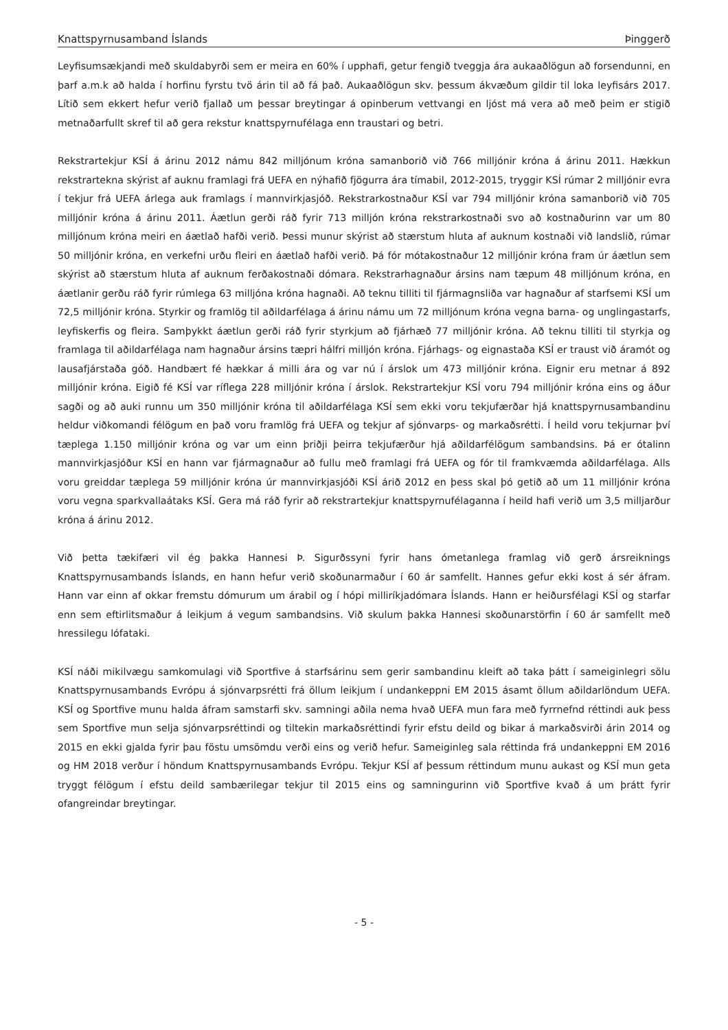Knattspyrnusamband Íslands Þinggerð
Leyfisumsækjandi með skuldabyrði sem er meira en 60% í upphafi, getur fengið tveggja ára aukaaðlögun að forsendunni, en þarf a.m.k að halda í horfinu fyrstu tvö árin til að fá það. Aukaaðlögun skv. þessum ákvæðum gildir til loka leyfisárs 2017. Lítið sem ekkert hefur verið fjallað um þessar breytingar á opinberum vettvangi en ljóst má vera að með þeim er stigið metnaðarfullt skref til að gera rekstur knattspyrnufélaga enn traustari og betri.
Rekstrartekjur KSÍ á árinu 2012 námu 842 milljónum króna samanborið við 766 milljónir króna á árinu 2011. Hækkun rekstrartekna skýrist af auknu framlagi frá UEFA en nýhafið fjögurra ára tímabil, 2012-2015, tryggir KSÍ rúmar 2 milljónir evra í tekjur frá UEFA árlega auk framlags í mannvirkjasjóð. Rekstrarkostnaður KSÍ var 794 milljónir króna samanborið við 705 milljónir króna á árinu 2011. Áætlun gerði ráð fyrir 713 milljón króna rekstrarkostnaði svo að kostnaðurinn var um 80 milljónum króna meiri en áætlað hafði verið. Þessi munur skýrist að stærstum hluta af auknum kostnaði við landslið, rúmar 50 milljónir króna, en verkefni urðu fleiri en áætlað hafði verið. Þá fór mótakostnaður 12 milljónir króna fram úr áætlun sem skýrist að stærstum hluta af auknum ferðakostnaði dómara. Rekstrarhagnaður ársins nam tæpum 48 milljónum króna, en áætlanir gerðu ráð fyrir rúmlega 63 milljóna króna hagnaði. Að teknu tilliti til fjármagnsliða var hagnaður af starfsemi KSÍ um 72,5 milljónir króna. Styrkir og framlög til aðildarfélaga á árinu námu um 72 milljónum króna vegna barna- og unglingastarfs, leyfiskerfis og fleira. Samþykkt áætlun gerði ráð fyrir styrkjum að fjárhæð 77 milljónir króna. Að teknu tilliti til styrkja og framlaga til aðildarfélaga nam hagnaður ársins tæpri hálfri milljón króna. Fjárhags- og eignastaða KSÍ er traust við áramót og lausafjárstaða góð. Handbært fé hækkar á milli ára og var nú í árslok um 473 milljónir króna. Eignir eru metnar á 892 milljónir króna. Eigið fé KSÍ var ríflega 228 milljónir króna í árslok. Rekstrartekjur KSÍ voru 794 milljónir króna eins og áður sagði og að auki runnu um 350 milljónir króna til aðildarfélaga KSÍ sem ekki voru tekjufærðar hjá knattspyrnusambandinu heldur viðkomandi félögum en það voru framlög frá UEFA og tekjur af sjónvarps- og markaðsrétti. Í heild voru tekjurnar því tæplega 1.150 milljónir króna og var um einn þriðji þeirra tekjufærður hjá aðildarfélögum sambandsins. Þá er ótalinn mannvirkjasjóður KSÍ en hann var fjármagnaður að fullu með framlagi frá UEFA og fór til framkvæmda aðildarfélaga. Alls voru greiddar tæplega 59 milljónir króna úr mannvirkjasjóði KSÍ árið 2012 en þess skal þó getið að um 11 milljónir króna voru vegna sparkvallaátaks KSÍ. Gera má ráð fyrir að rekstrartekjur knattspyrnufélaganna í heild hafi verið um 3,5 milljarður króna á árinu 2012.
Við þetta tækifæri vil ég þakka Hannesi Þ. Sigurðssyni fyrir hans ómetanlega framlag við gerð ársreiknings Knattspyrnusambands Íslands, en hann hefur verið skoðunarmaður í 60 ár samfellt. Hannes gefur ekki kost á sér áfram. Hann var einn af okkar fremstu dómurum um árabil og í hópi milliríkjadómara Íslands. Hann er heiðursfélagi KSÍ og starfar enn sem eftirlitsmaður á leikjum á vegum sambandsins. Við skulum þakka Hannesi skoðunarstörfin í 60 ár samfellt með hressilegu lófataki.
KSÍ náði mikilvægu samkomulagi við Sportfive á starfsárinu sem gerir sambandinu kleift að taka þátt í sameiginlegri sölu Knattspyrnusambands Evrópu á sjónvarpsrétti frá öllum leikjum í undankeppni EM 2015 ásamt öllum aðildarlöndum UEFA. KSÍ og Sportfive munu halda áfram samstarfi skv. samningi aðila nema hvað UEFA mun fara með fyrrnefnd réttindi auk þess sem Sportfive mun selja sjónvarpsréttindi og tiltekin markaðsréttindi fyrir efstu deild og bikar á markaðsvirði árin 2014 og 2015 en ekki gjalda fyrir þau föstu umsömdu verði eins og verið hefur. Sameiginleg sala réttinda frá undankeppni EM 2016 og HM 2018 verður í höndum Knattspyrnusambands Evrópu. Tekjur KSÍ af þessum réttindum munu aukast og KSÍ mun geta tryggt félögum í efstu deild sambærilegar tekjur til 2015 eins og samningurinn við Sportfive kvað á um þrátt fyrir ofangreindar breytingar.
- 5 -